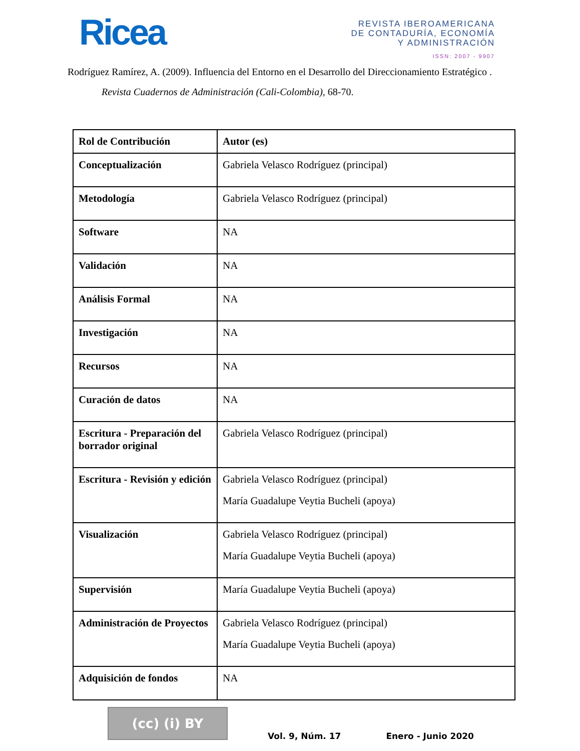Ricea
REVISTA IBEROAMERICANA
DE CONTADURÍA, ECONOMÍA
Y ADMINISTRACIÓN
ISSN: 2007 - 9907
Rodríguez Ramírez, A. (2009). Influencia del Entorno en el Desarrollo del Direccionamiento Estratégico . Revista Cuadernos de Administración (Cali-Colombia), 68-70.
| Rol de Contribución | Autor (es) |
| --- | --- |
| Conceptualización | Gabriela Velasco Rodríguez (principal) |
| Metodología | Gabriela Velasco Rodríguez (principal) |
| Software | NA |
| Validación | NA |
| Análisis Formal | NA |
| Investigación | NA |
| Recursos | NA |
| Curación de datos | NA |
| Escritura - Preparación del borrador original | Gabriela Velasco Rodríguez (principal) |
| Escritura - Revisión y edición | Gabriela Velasco Rodríguez (principal) María Guadalupe Veytia Bucheli (apoya) |
| Visualización | Gabriela Velasco Rodríguez (principal) María Guadalupe Veytia Bucheli (apoya) |
| Supervisión | María Guadalupe Veytia Bucheli (apoya) |
| Administración de Proyectos | Gabriela Velasco Rodríguez (principal) María Guadalupe Veytia Bucheli (apoya) |
| Adquisición de fondos | NA |
(cc) (i) BY
Vol. 9, Núm. 17 Enero - Junio 2020